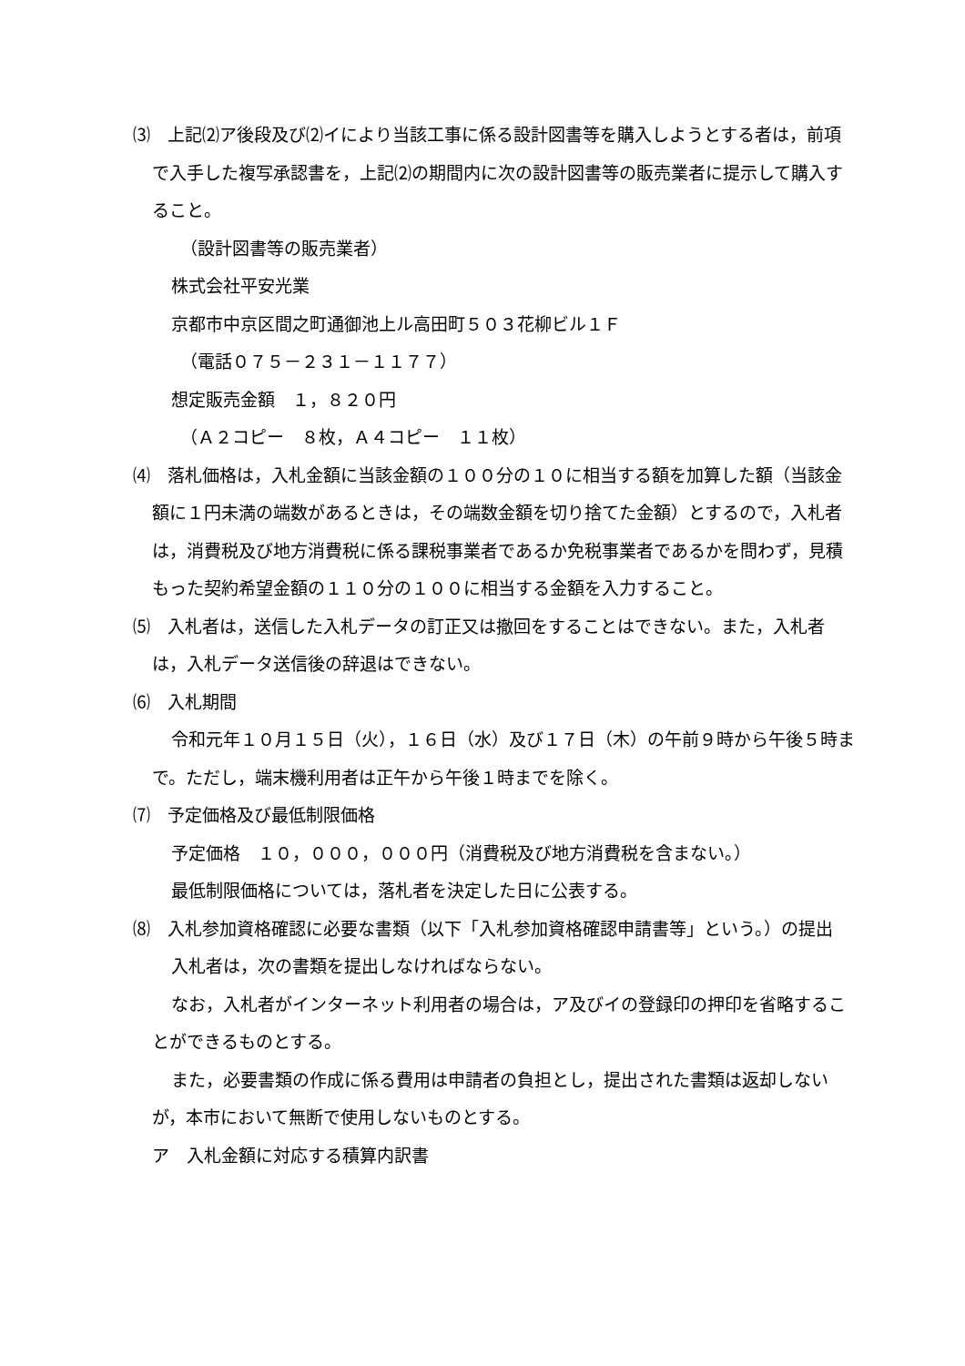⑶　上記⑵ア後段及び⑵イにより当該工事に係る設計図書等を購入しようとする者は，前項で入手した複写承認書を，上記⑵の期間内に次の設計図書等の販売業者に提示して購入すること。
（設計図書等の販売業者）
株式会社平安光業
京都市中京区間之町通御池上ル高田町５０３花柳ビル１Ｆ
（電話０７５－２３１－１１７７）
想定販売金額　１，８２０円
（Ａ２コピー　８枚，Ａ４コピー　１１枚）
⑷　落札価格は，入札金額に当該金額の１００分の１０に相当する額を加算した額（当該金額に１円未満の端数があるときは，その端数金額を切り捨てた金額）とするので，入札者は，消費税及び地方消費税に係る課税事業者であるか免税事業者であるかを問わず，見積もった契約希望金額の１１０分の１００に相当する金額を入力すること。
⑸　入札者は，送信した入札データの訂正又は撤回をすることはできない。また，入札者は，入札データ送信後の辞退はできない。
⑹　入札期間
令和元年１０月１５日（火），１６日（水）及び１７日（木）の午前９時から午後５時まで。ただし，端末機利用者は正午から午後１時までを除く。
⑺　予定価格及び最低制限価格
予定価格　１０，０００，０００円（消費税及び地方消費税を含まない。）
最低制限価格については，落札者を決定した日に公表する。
⑻　入札参加資格確認に必要な書類（以下「入札参加資格確認申請書等」という。）の提出
入札者は，次の書類を提出しなければならない。
なお，入札者がインターネット利用者の場合は，ア及びイの登録印の押印を省略することができるものとする。
また，必要書類の作成に係る費用は申請者の負担とし，提出された書類は返却しないが，本市において無断で使用しないものとする。
ア　入札金額に対応する積算内訳書